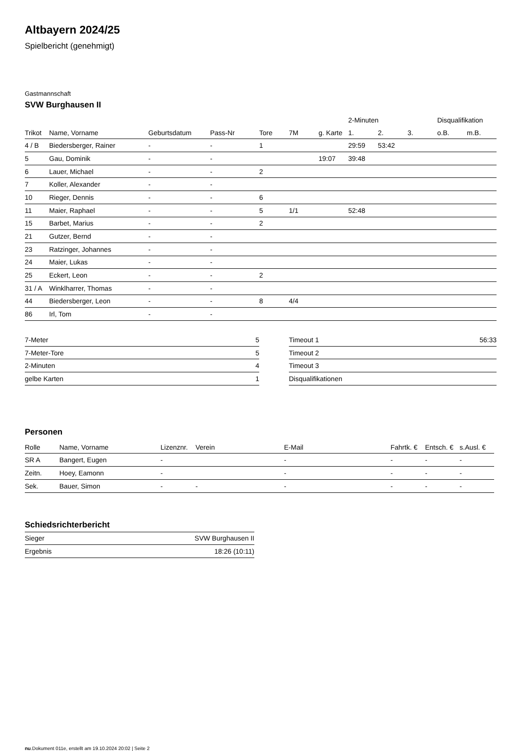Altbayern 2024/25
Spielbericht (genehmigt)
Gastmannschaft
SVW Burghausen II
| | | | | | | | 2-Minuten | | | Disqualifikation | |
| --- | --- | --- | --- | --- | --- | --- | --- | --- | --- | --- | --- |
| Trikot | Name, Vorname | Geburtsdatum | Pass-Nr | Tore | 7M | g. Karte | 1. | 2. | 3. | o.B. | m.B. |
| 4 / B | Biedersberger, Rainer | - | - | 1 | | | 29:59 | 53:42 | | | |
| 5 | Gau, Dominik | - | - | | | 19:07 | 39:48 | | | | |
| 6 | Lauer, Michael | - | - | 2 | | | | | | | |
| 7 | Koller, Alexander | - | - | | | | | | | | |
| 10 | Rieger, Dennis | - | - | 6 | | | | | | | |
| 11 | Maier, Raphael | - | - | 5 | 1/1 | | 52:48 | | | | |
| 15 | Barbet, Marius | - | - | 2 | | | | | | | |
| 21 | Gutzer, Bernd | - | - | | | | | | | | |
| 23 | Ratzinger, Johannes | - | - | | | | | | | | |
| 24 | Maier, Lukas | - | - | | | | | | | | |
| 25 | Eckert, Leon | - | - | 2 | | | | | | | |
| 31 / A | Winklharrer, Thomas | - | - | | | | | | | | |
| 44 | Biedersberger, Leon | - | - | 8 | 4/4 | | | | | | |
| 86 | Irl, Tom | - | - | | | | | | | | |
| 7-Meter | 5 |
| 7-Meter-Tore | 5 |
| 2-Minuten | 4 |
| gelbe Karten | 1 |
| Timeout 1 | 56:33 |
| Timeout 2 | |
| Timeout 3 | |
| Disqualifikationen | |
Personen
| Rolle | Name, Vorname | Lizenznr. | Verein | E-Mail | Fahrtk. € | Entsch. € | s.Ausl. € |
| --- | --- | --- | --- | --- | --- | --- | --- |
| SR A | Bangert, Eugen | - | | - | - | - | - |
| Zeitn. | Hoey, Eamonn | - | | - | - | - | - |
| Sek. | Bauer, Simon | - | - | - | - | - | - |
Schiedsrichterbericht
| Sieger | SVW Burghausen II |
| Ergebnis | 18:26 (10:11) |
nu.Dokument 011e, erstellt am 19.10.2024 20:02 | Seite 2